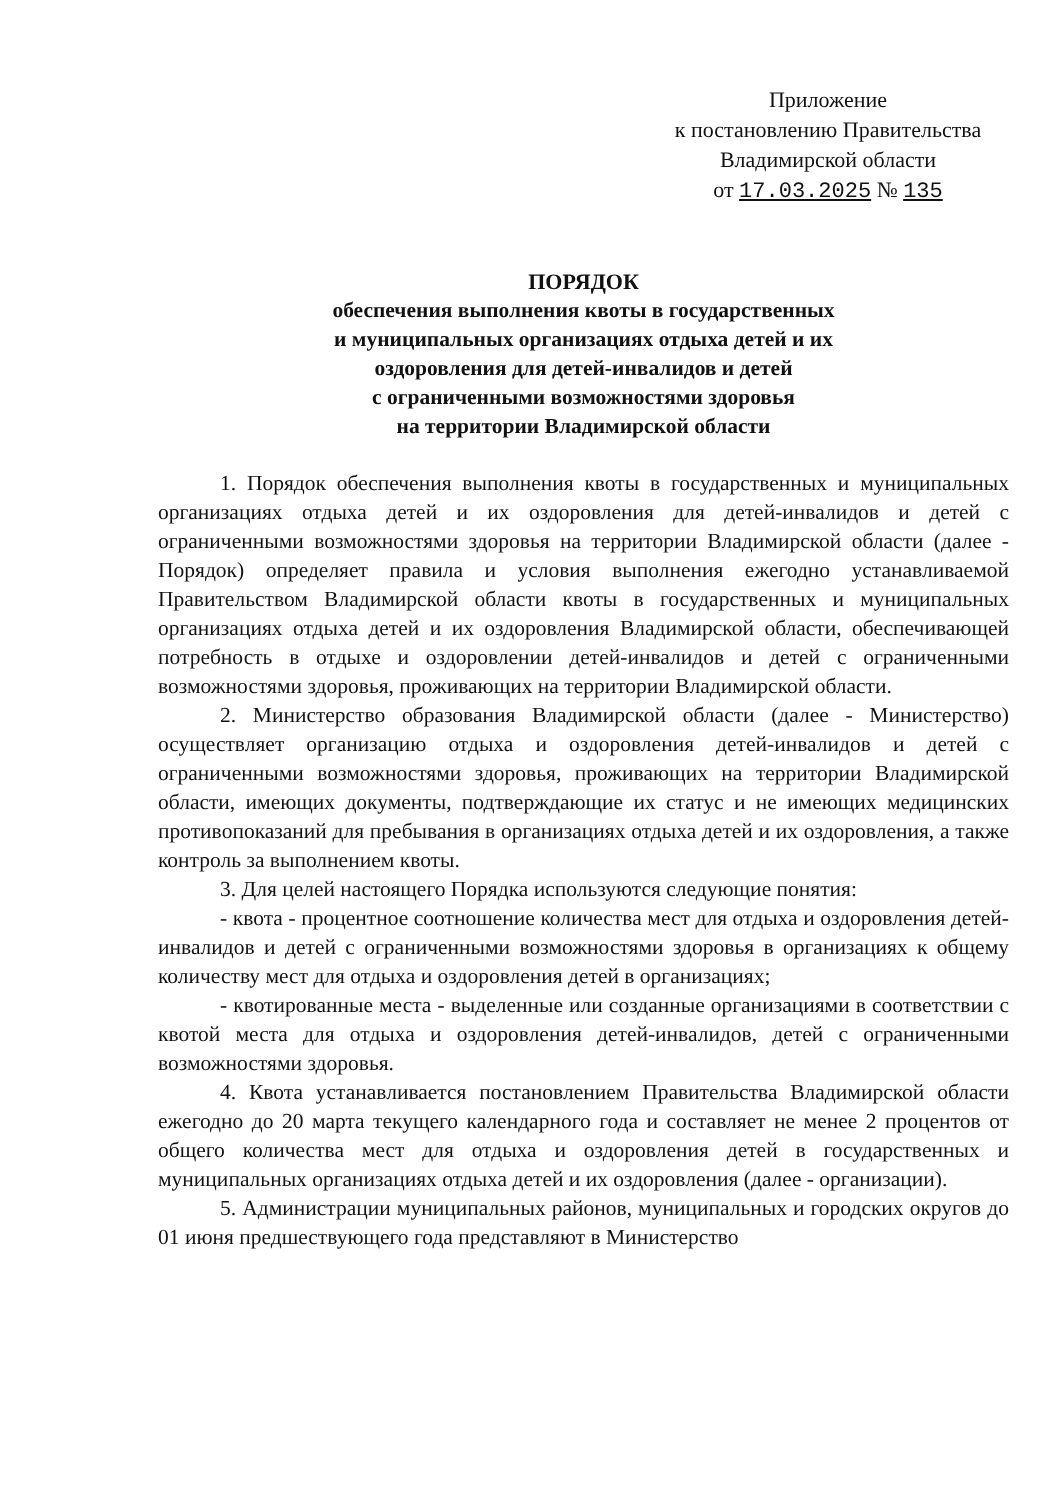Приложение
к постановлению Правительства
Владимирской области
от 17.03.2025 № 135
ПОРЯДОК
обеспечения выполнения квоты в государственных
и муниципальных организациях отдыха детей и их
оздоровления для детей-инвалидов и детей
с ограниченными возможностями здоровья
на территории Владимирской области
1. Порядок обеспечения выполнения квоты в государственных и муниципальных организациях отдыха детей и их оздоровления для детей-инвалидов и детей с ограниченными возможностями здоровья на территории Владимирской области (далее - Порядок) определяет правила и условия выполнения ежегодно устанавливаемой Правительством Владимирской области квоты в государственных и муниципальных организациях отдыха детей и их оздоровления Владимирской области, обеспечивающей потребность в отдыхе и оздоровлении детей-инвалидов и детей с ограниченными возможностями здоровья, проживающих на территории Владимирской области.
2. Министерство образования Владимирской области (далее - Министерство) осуществляет организацию отдыха и оздоровления детей-инвалидов и детей с ограниченными возможностями здоровья, проживающих на территории Владимирской области, имеющих документы, подтверждающие их статус и не имеющих медицинских противопоказаний для пребывания в организациях отдыха детей и их оздоровления, а также контроль за выполнением квоты.
3. Для целей настоящего Порядка используются следующие понятия:
- квота - процентное соотношение количества мест для отдыха и оздоровления детей-инвалидов и детей с ограниченными возможностями здоровья в организациях к общему количеству мест для отдыха и оздоровления детей в организациях;
- квотированные места - выделенные или созданные организациями в соответствии с квотой места для отдыха и оздоровления детей-инвалидов, детей с ограниченными возможностями здоровья.
4. Квота устанавливается постановлением Правительства Владимирской области ежегодно до 20 марта текущего календарного года и составляет не менее 2 процентов от общего количества мест для отдыха и оздоровления детей в государственных и муниципальных организациях отдыха детей и их оздоровления (далее - организации).
5. Администрации муниципальных районов, муниципальных и городских округов до 01 июня предшествующего года представляют в Министерство